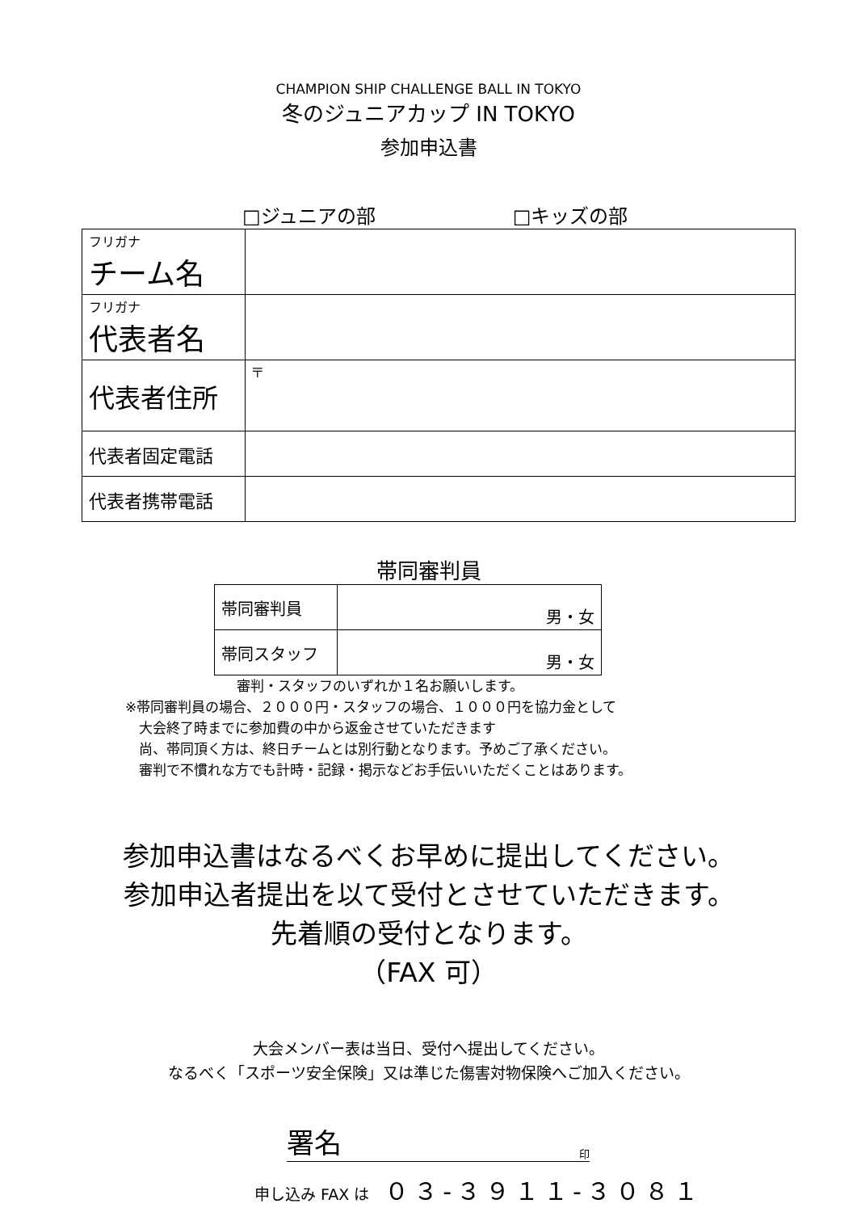CHAMPION SHIP CHALLENGE BALL IN TOKYO
冬のジュニアカップ IN TOKYO
参加申込書
□ジュニアの部 □キッズの部
| フリガナ チーム名 | |
| フリガナ 代表者名 | |
| 代表者住所 | 〒 |
| 代表者固定電話 | |
| 代表者携帯電話 | |
帯同審判員
| 帯同審判員 | 男・女 |
| 帯同スタッフ | 男・女 |
審判・スタッフのいずれか１名お願いします。
※帯同審判員の場合、２０００円・スタッフの場合、１０００円を協力金として
大会終了時までに参加費の中から返金させていただきます
尚、帯同頂く方は、終日チームとは別行動となります。予めご了承ください。
審判で不慣れな方でも計時・記録・掲示などお手伝いいただくことはあります。
参加申込書はなるべくお早めに提出してください。
参加申込者提出を以て受付とさせていただきます。
先着順の受付となります。
（FAX 可）
大会メンバー表は当日、受付へ提出してください。
なるべく「スポーツ安全保険」又は準じた傷害対物保険へご加入ください。
署名 印
申し込み FAX は　０３-３９１１-３０８１